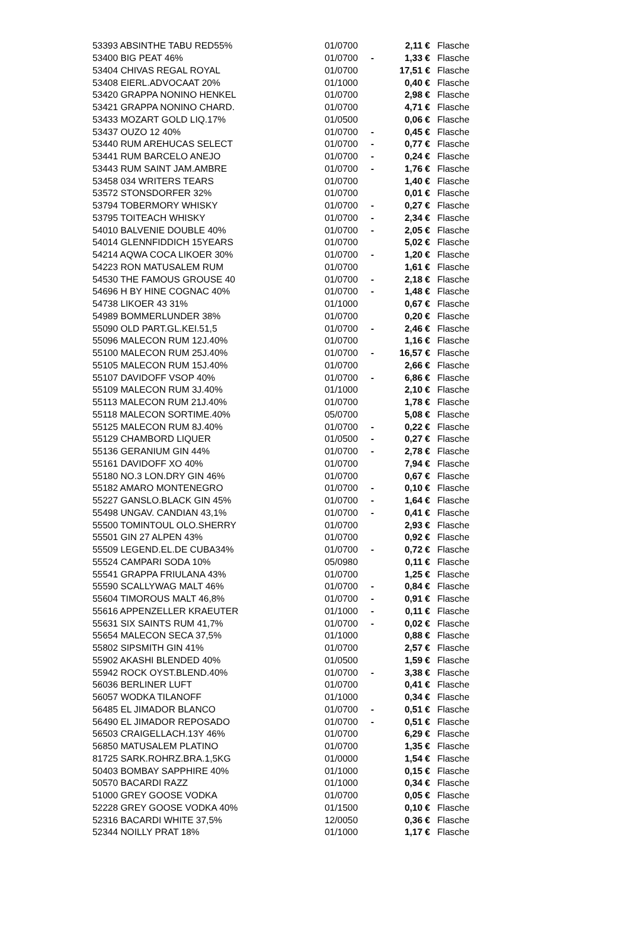| 53393 ABSINTHE TABU RED55% | 01/0700 | | 2,11 € | Flasche |
| 53400 BIG PEAT 46% | 01/0700 | - | 1,33 € | Flasche |
| 53404 CHIVAS REGAL ROYAL | 01/0700 | | 17,51 € | Flasche |
| 53408 EIERL.ADVOCAAT 20% | 01/1000 | | 0,40 € | Flasche |
| 53420 GRAPPA NONINO HENKEL | 01/0700 | | 2,98 € | Flasche |
| 53421 GRAPPA NONINO CHARD. | 01/0700 | | 4,71 € | Flasche |
| 53433 MOZART GOLD LIQ.17% | 01/0500 | | 0,06 € | Flasche |
| 53437 OUZO 12 40% | 01/0700 | - | 0,45 € | Flasche |
| 53440 RUM AREHUCAS SELECT | 01/0700 | - | 0,77 € | Flasche |
| 53441 RUM BARCELO ANEJO | 01/0700 | - | 0,24 € | Flasche |
| 53443 RUM SAINT JAM.AMBRE | 01/0700 | - | 1,76 € | Flasche |
| 53458 034 WRITERS TEARS | 01/0700 | | 1,40 € | Flasche |
| 53572 STONSDORFER 32% | 01/0700 | | 0,01 € | Flasche |
| 53794 TOBERMORY WHISKY | 01/0700 | - | 0,27 € | Flasche |
| 53795 TOITEACH WHISKY | 01/0700 | - | 2,34 € | Flasche |
| 54010 BALVENIE DOUBLE 40% | 01/0700 | - | 2,05 € | Flasche |
| 54014 GLENNFIDDICH 15YEARS | 01/0700 | | 5,02 € | Flasche |
| 54214 AQWA COCA LIKOER 30% | 01/0700 | - | 1,20 € | Flasche |
| 54223 RON MATUSALEM RUM | 01/0700 | | 1,61 € | Flasche |
| 54530 THE FAMOUS GROUSE 40 | 01/0700 | - | 2,18 € | Flasche |
| 54696 H BY HINE COGNAC 40% | 01/0700 | - | 1,48 € | Flasche |
| 54738 LIKOER 43 31% | 01/1000 | | 0,67 € | Flasche |
| 54989 BOMMERLUNDER 38% | 01/0700 | | 0,20 € | Flasche |
| 55090 OLD PART.GL.KEI.51,5 | 01/0700 | - | 2,46 € | Flasche |
| 55096 MALECON RUM 12J.40% | 01/0700 | | 1,16 € | Flasche |
| 55100 MALECON RUM 25J.40% | 01/0700 | - | 16,57 € | Flasche |
| 55105 MALECON RUM 15J.40% | 01/0700 | | 2,66 € | Flasche |
| 55107 DAVIDOFF VSOP 40% | 01/0700 | - | 6,86 € | Flasche |
| 55109 MALECON RUM 3J.40% | 01/1000 | | 2,10 € | Flasche |
| 55113 MALECON RUM 21J.40% | 01/0700 | | 1,78 € | Flasche |
| 55118 MALECON SORTIME.40% | 05/0700 | | 5,08 € | Flasche |
| 55125 MALECON RUM 8J.40% | 01/0700 | - | 0,22 € | Flasche |
| 55129 CHAMBORD LIQUER | 01/0500 | - | 0,27 € | Flasche |
| 55136 GERANIUM GIN 44% | 01/0700 | - | 2,78 € | Flasche |
| 55161 DAVIDOFF XO 40% | 01/0700 | | 7,94 € | Flasche |
| 55180 NO.3 LON.DRY GIN 46% | 01/0700 | | 0,67 € | Flasche |
| 55182 AMARO MONTENEGRO | 01/0700 | - | 0,10 € | Flasche |
| 55227 GANSLO.BLACK GIN 45% | 01/0700 | - | 1,64 € | Flasche |
| 55498 UNGAV. CANDIAN 43,1% | 01/0700 | - | 0,41 € | Flasche |
| 55500 TOMINTOUL OLO.SHERRY | 01/0700 | | 2,93 € | Flasche |
| 55501 GIN 27 ALPEN 43% | 01/0700 | | 0,92 € | Flasche |
| 55509 LEGEND.EL.DE CUBA34% | 01/0700 | - | 0,72 € | Flasche |
| 55524 CAMPARI SODA 10% | 05/0980 | | 0,11 € | Flasche |
| 55541 GRAPPA FRIULANA 43% | 01/0700 | | 1,25 € | Flasche |
| 55590 SCALLYWAG MALT 46% | 01/0700 | - | 0,84 € | Flasche |
| 55604 TIMOROUS MALT 46,8% | 01/0700 | - | 0,91 € | Flasche |
| 55616 APPENZELLER KRAEUTER | 01/1000 | - | 0,11 € | Flasche |
| 55631 SIX SAINTS RUM 41,7% | 01/0700 | - | 0,02 € | Flasche |
| 55654 MALECON SECA 37,5% | 01/1000 | | 0,88 € | Flasche |
| 55802 SIPSMITH GIN 41% | 01/0700 | | 2,57 € | Flasche |
| 55902 AKASHI BLENDED 40% | 01/0500 | | 1,59 € | Flasche |
| 55942 ROCK OYST.BLEND.40% | 01/0700 | - | 3,38 € | Flasche |
| 56036 BERLINER LUFT | 01/0700 | | 0,41 € | Flasche |
| 56057 WODKA TILANOFF | 01/1000 | | 0,34 € | Flasche |
| 56485 EL JIMADOR BLANCO | 01/0700 | - | 0,51 € | Flasche |
| 56490 EL JIMADOR REPOSADO | 01/0700 | - | 0,51 € | Flasche |
| 56503 CRAIGELLACH.13Y 46% | 01/0700 | | 6,29 € | Flasche |
| 56850 MATUSALEM PLATINO | 01/0700 | | 1,35 € | Flasche |
| 81725 SARK.ROHRZ.BRA.1,5KG | 01/0000 | | 1,54 € | Flasche |
| 50403 BOMBAY SAPPHIRE 40% | 01/1000 | | 0,15 € | Flasche |
| 50570 BACARDI RAZZ | 01/1000 | | 0,34 € | Flasche |
| 51000 GREY GOOSE VODKA | 01/0700 | | 0,05 € | Flasche |
| 52228 GREY GOOSE VODKA 40% | 01/1500 | | 0,10 € | Flasche |
| 52316 BACARDI WHITE 37,5% | 12/0050 | | 0,36 € | Flasche |
| 52344 NOILLY PRAT 18% | 01/1000 | | 1,17 € | Flasche |